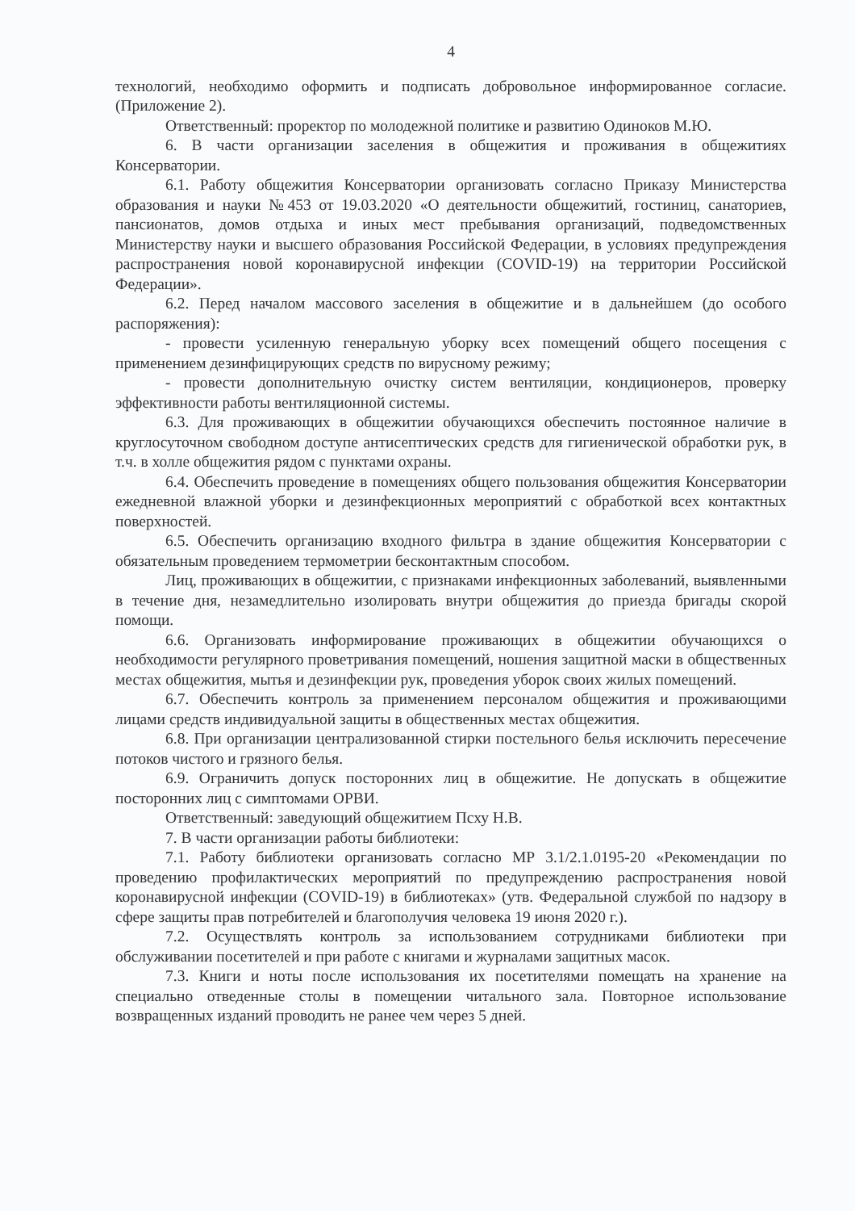4
технологий, необходимо оформить и подписать добровольное информированное согласие. (Приложение 2).
Ответственный: проректор по молодежной политике и развитию Одиноков М.Ю.
6. В части организации заселения в общежития и проживания в общежитиях Консерватории.
6.1. Работу общежития Консерватории организовать согласно Приказу Министерства образования и науки №453 от 19.03.2020 «О деятельности общежитий, гостиниц, санаториев, пансионатов, домов отдыха и иных мест пребывания организаций, подведомственных Министерству науки и высшего образования Российской Федерации, в условиях предупреждения распространения новой коронавирусной инфекции (COVID-19) на территории Российской Федерации».
6.2. Перед началом массового заселения в общежитие и в дальнейшем (до особого распоряжения):
- провести усиленную генеральную уборку всех помещений общего посещения с применением дезинфицирующих средств по вирусному режиму;
- провести дополнительную очистку систем вентиляции, кондиционеров, проверку эффективности работы вентиляционной системы.
6.3. Для проживающих в общежитии обучающихся обеспечить постоянное наличие в круглосуточном свободном доступе антисептических средств для гигиенической обработки рук, в т.ч. в холле общежития рядом с пунктами охраны.
6.4. Обеспечить проведение в помещениях общего пользования общежития Консерватории ежедневной влажной уборки и дезинфекционных мероприятий с обработкой всех контактных поверхностей.
6.5. Обеспечить организацию входного фильтра в здание общежития Консерватории с обязательным проведением термометрии бесконтактным способом.
Лиц, проживающих в общежитии, с признаками инфекционных заболеваний, выявленными в течение дня, незамедлительно изолировать внутри общежития до приезда бригады скорой помощи.
6.6. Организовать информирование проживающих в общежитии обучающихся о необходимости регулярного проветривания помещений, ношения защитной маски в общественных местах общежития, мытья и дезинфекции рук, проведения уборок своих жилых помещений.
6.7. Обеспечить контроль за применением персоналом общежития и проживающими лицами средств индивидуальной защиты в общественных местах общежития.
6.8. При организации централизованной стирки постельного белья исключить пересечение потоков чистого и грязного белья.
6.9. Ограничить допуск посторонних лиц в общежитие. Не допускать в общежитие посторонних лиц с симптомами ОРВИ.
Ответственный: заведующий общежитием Псху Н.В.
7. В части организации работы библиотеки:
7.1. Работу библиотеки организовать согласно МР 3.1/2.1.0195-20 «Рекомендации по проведению профилактических мероприятий по предупреждению распространения новой коронавирусной инфекции (COVID-19) в библиотеках» (утв. Федеральной службой по надзору в сфере защиты прав потребителей и благополучия человека 19 июня 2020 г.).
7.2. Осуществлять контроль за использованием сотрудниками библиотеки при обслуживании посетителей и при работе с книгами и журналами защитных масок.
7.3. Книги и ноты после использования их посетителями помещать на хранение на специально отведенные столы в помещении читального зала. Повторное использование возвращенных изданий проводить не ранее чем через 5 дней.